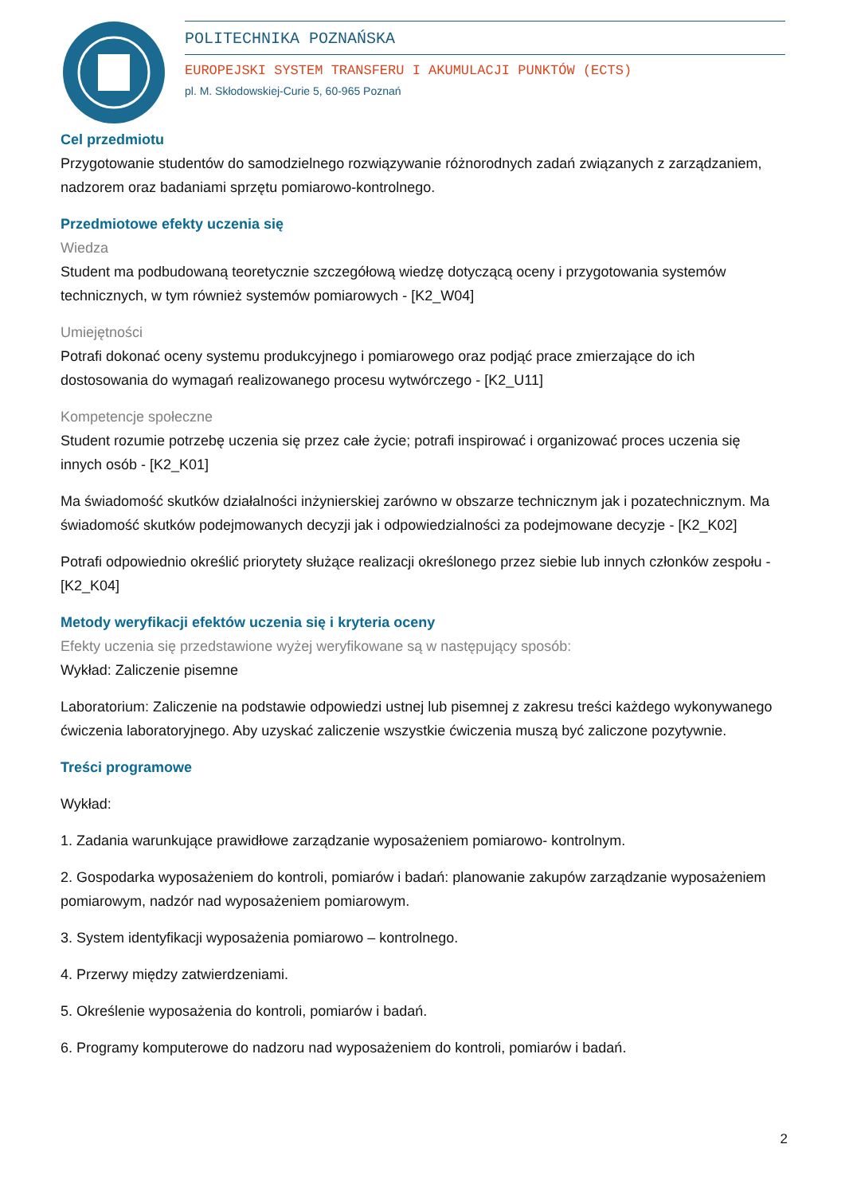POLITECHNIKA POZNAŃSKA
EUROPEJSKI SYSTEM TRANSFERU I AKUMULACJI PUNKTÓW (ECTS)
pl. M. Skłodowskiej-Curie 5, 60-965 Poznań
Cel przedmiotu
Przygotowanie studentów do samodzielnego rozwiązywanie różnorodnych zadań związanych z zarządzaniem, nadzorem oraz badaniami sprzętu pomiarowo-kontrolnego.
Przedmiotowe efekty uczenia się
Wiedza
Student ma podbudowaną teoretycznie szczegółową wiedzę dotyczącą oceny i przygotowania systemów technicznych, w tym również systemów pomiarowych - [K2_W04]
Umiejętności
Potrafi dokonać oceny systemu produkcyjnego i pomiarowego oraz podjąć prace zmierzające do ich dostosowania do wymagań realizowanego procesu wytwórczego - [K2_U11]
Kompetencje społeczne
Student rozumie potrzebę uczenia się przez całe życie; potrafi inspirować i organizować proces uczenia się innych osób - [K2_K01]
Ma świadomość skutków działalności inżynierskiej zarówno w obszarze technicznym jak i pozatechnicznym. Ma świadomość skutków podejmowanych decyzji jak i odpowiedzialności za podejmowane decyzje - [K2_K02]
Potrafi odpowiednio określić priorytety służące realizacji określonego przez siebie lub innych członków zespołu - [K2_K04]
Metody weryfikacji efektów uczenia się i kryteria oceny
Efekty uczenia się przedstawione wyżej weryfikowane są w następujący sposób:
Wykład: Zaliczenie pisemne
Laboratorium: Zaliczenie na podstawie odpowiedzi ustnej lub pisemnej z zakresu treści każdego wykonywanego ćwiczenia laboratoryjnego. Aby uzyskać zaliczenie wszystkie ćwiczenia muszą być zaliczone pozytywnie.
Treści programowe
Wykład:
1. Zadania warunkujące prawidłowe zarządzanie wyposażeniem pomiarowo- kontrolnym.
2. Gospodarka wyposażeniem do kontroli, pomiarów i badań: planowanie zakupów zarządzanie wyposażeniem pomiarowym, nadzór nad wyposażeniem pomiarowym.
3. System identyfikacji wyposażenia pomiarowo – kontrolnego.
4. Przerwy między zatwierdzeniami.
5. Określenie wyposażenia do kontroli, pomiarów i badań.
6. Programy komputerowe do nadzoru nad wyposażeniem do kontroli, pomiarów i badań.
2